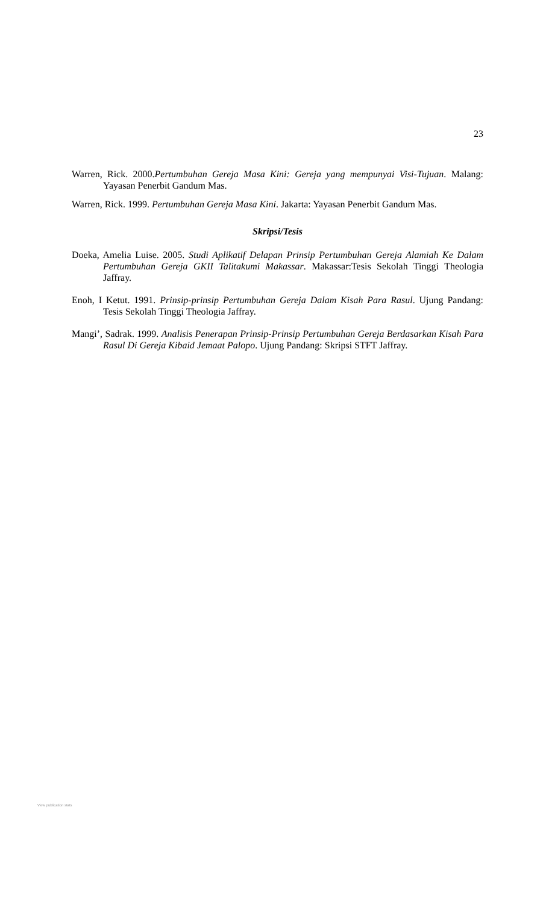23
Warren, Rick. 2000.Pertumbuhan Gereja Masa Kini: Gereja yang mempunyai Visi-Tujuan. Malang: Yayasan Penerbit Gandum Mas.
Warren, Rick. 1999. Pertumbuhan Gereja Masa Kini. Jakarta: Yayasan Penerbit Gandum Mas.
Skripsi/Tesis
Doeka, Amelia Luise. 2005. Studi Aplikatif Delapan Prinsip Pertumbuhan Gereja Alamiah Ke Dalam Pertumbuhan Gereja GKII Talitakumi Makassar. Makassar:Tesis Sekolah Tinggi Theologia Jaffray.
Enoh, I Ketut. 1991. Prinsip-prinsip Pertumbuhan Gereja Dalam Kisah Para Rasul. Ujung Pandang: Tesis Sekolah Tinggi Theologia Jaffray.
Mangi’, Sadrak. 1999. Analisis Penerapan Prinsip-Prinsip Pertumbuhan Gereja Berdasarkan Kisah Para Rasul Di Gereja Kibaid Jemaat Palopo. Ujung Pandang: Skripsi STFT Jaffray.
View publication stats